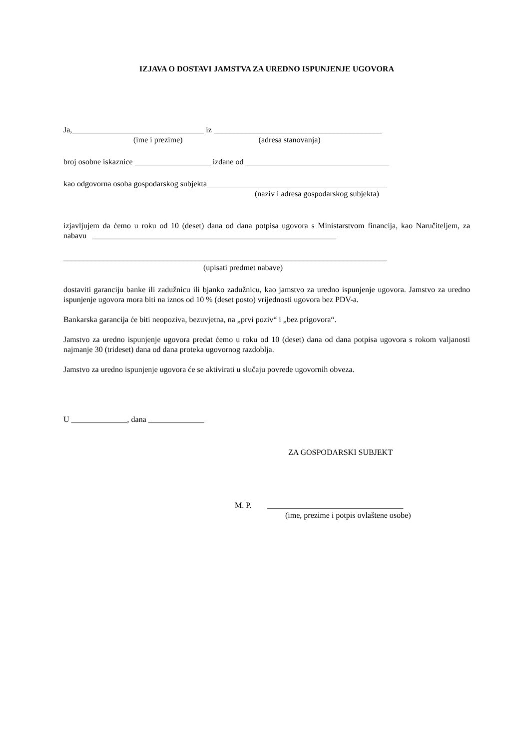IZJAVA O DOSTAVI JAMSTVA ZA UREDNO ISPUNJENJE UGOVORA
Ja,_________________________________ iz __________________________________________
(ime i prezime) (adresa stanovanja)
broj osobne iskaznice ___________________ izdane od ____________________________________
kao odgovorna osoba gospodarskog subjekta_____________________________________________
(naziv i adresa gospodarskog subjekta)
izjavljujem da ćemo u roku od 10 (deset) dana od dana potpisa ugovora s Ministarstvom financija, kao Naručiteljem, za nabavu _____________________________________________________________
_________________________________________________________________________________
(upisati predmet nabave)
dostaviti garanciju banke ili zadužnicu ili bjanko zadužnicu, kao jamstvo za uredno ispunjenje ugovora. Jamstvo za uredno ispunjenje ugovora mora biti na iznos od 10 % (deset posto) vrijednosti ugovora bez PDV-a.
Bankarska garancija će biti neopoziva, bezuvjetna, na „prvi poziv“ i „bez prigovora“.
Jamstvo za uredno ispunjenje ugovora predat ćemo u roku od 10 (deset) dana od dana potpisa ugovora s rokom valjanosti najmanje 30 (trideset) dana od dana proteka ugovornog razdoblja.
Jamstvo za uredno ispunjenje ugovora će se aktivirati u slučaju povrede ugovornih obveza.
U ______________, dana ______________
ZA GOSPODARSKI SUBJEKT
M. P. __________________________________
(ime, prezime i potpis ovlaštene osobe)